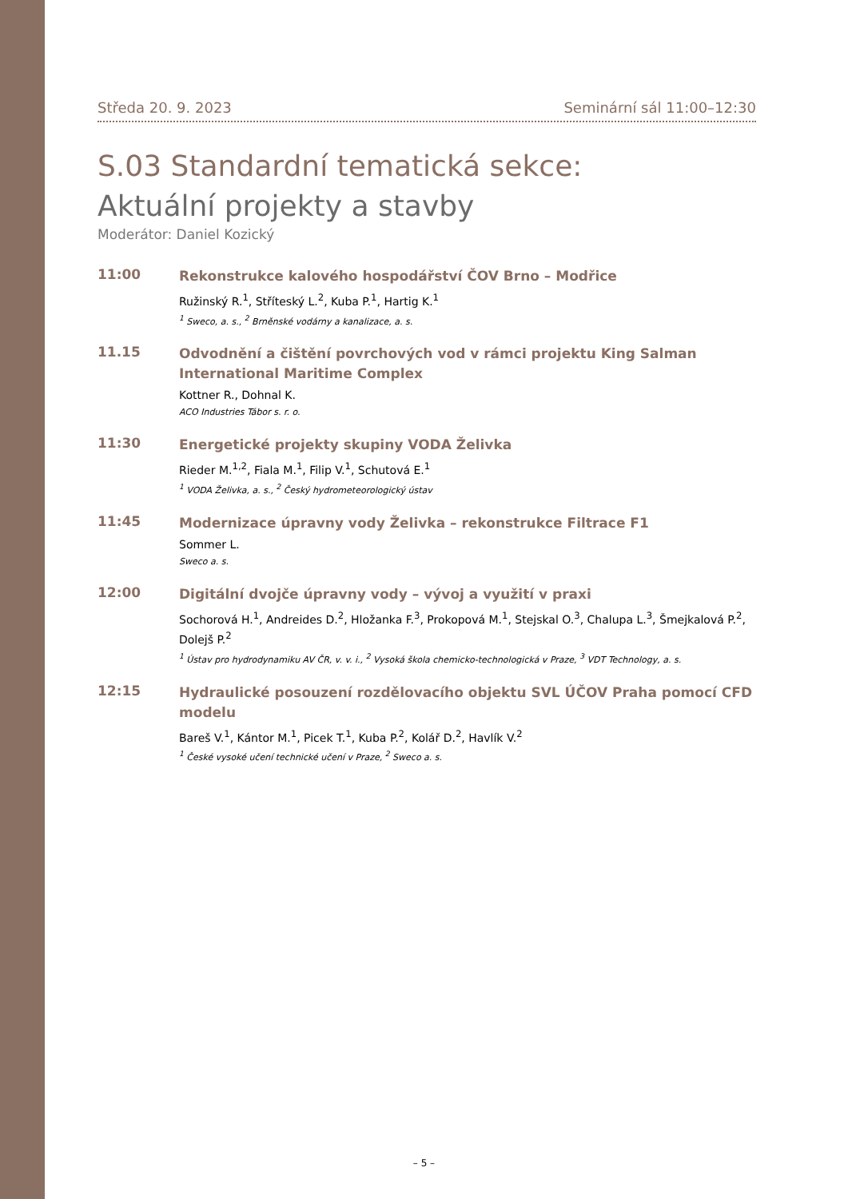Středa 20. 9. 2023 Seminární sál 11:00–12:30
S.03 Standardní tematická sekce:
Aktuální projekty a stavby
Moderátor: Daniel Kozický
11:00
Rekonstrukce kalového hospodářství ČOV Brno – Modřice
Ružinský R.<sup>1</sup>, Stříteský L.<sup>2</sup>, Kuba P.<sup>1</sup>, Hartig K.<sup>1</sup>
<sup>1</sup> Sweco, a. s., <sup>2</sup> Brněnské vodárny a kanalizace, a. s.
11.15
Odvodnění a čištění povrchových vod v rámci projektu King Salman International Maritime Complex
Kottner R., Dohnal K.
ACO Industries Tábor s. r. o.
11:30
Energetické projekty skupiny VODA Želivka
Rieder M.<sup>1,2</sup>, Fiala M.<sup>1</sup>, Filip V.<sup>1</sup>, Schutová E.<sup>1</sup>
<sup>1</sup> VODA Želivka, a. s., <sup>2</sup> Český hydrometeorologický ústav
11:45
Modernizace úpravny vody Želivka – rekonstrukce Filtrace F1
Sommer L.
Sweco a. s.
12:00
Digitální dvojče úpravny vody – vývoj a využití v praxi
Sochorová H.<sup>1</sup>, Andreides D.<sup>2</sup>, Hložanka F.<sup>3</sup>, Prokopová M.<sup>1</sup>, Stejskal O.<sup>3</sup>, Chalupa L.<sup>3</sup>, Šmejkalová P.<sup>2</sup>, Dolejš P.<sup>2</sup>
<sup>1</sup> Ústav pro hydrodynamiku AV ČR, v. v. i., <sup>2</sup> Vysoká škola chemicko-technologická v Praze, <sup>3</sup> VDT Technology, a. s.
12:15
Hydraulické posouzení rozdělovacího objektu SVL ÚČOV Praha pomocí CFD modelu
Bareš V.<sup>1</sup>, Kántor M.<sup>1</sup>, Picek T.<sup>1</sup>, Kuba P.<sup>2</sup>, Kolář D.<sup>2</sup>, Havlík V.<sup>2</sup>
<sup>1</sup> České vysoké učení technické učení v Praze, <sup>2</sup> Sweco a. s.
– 5 –